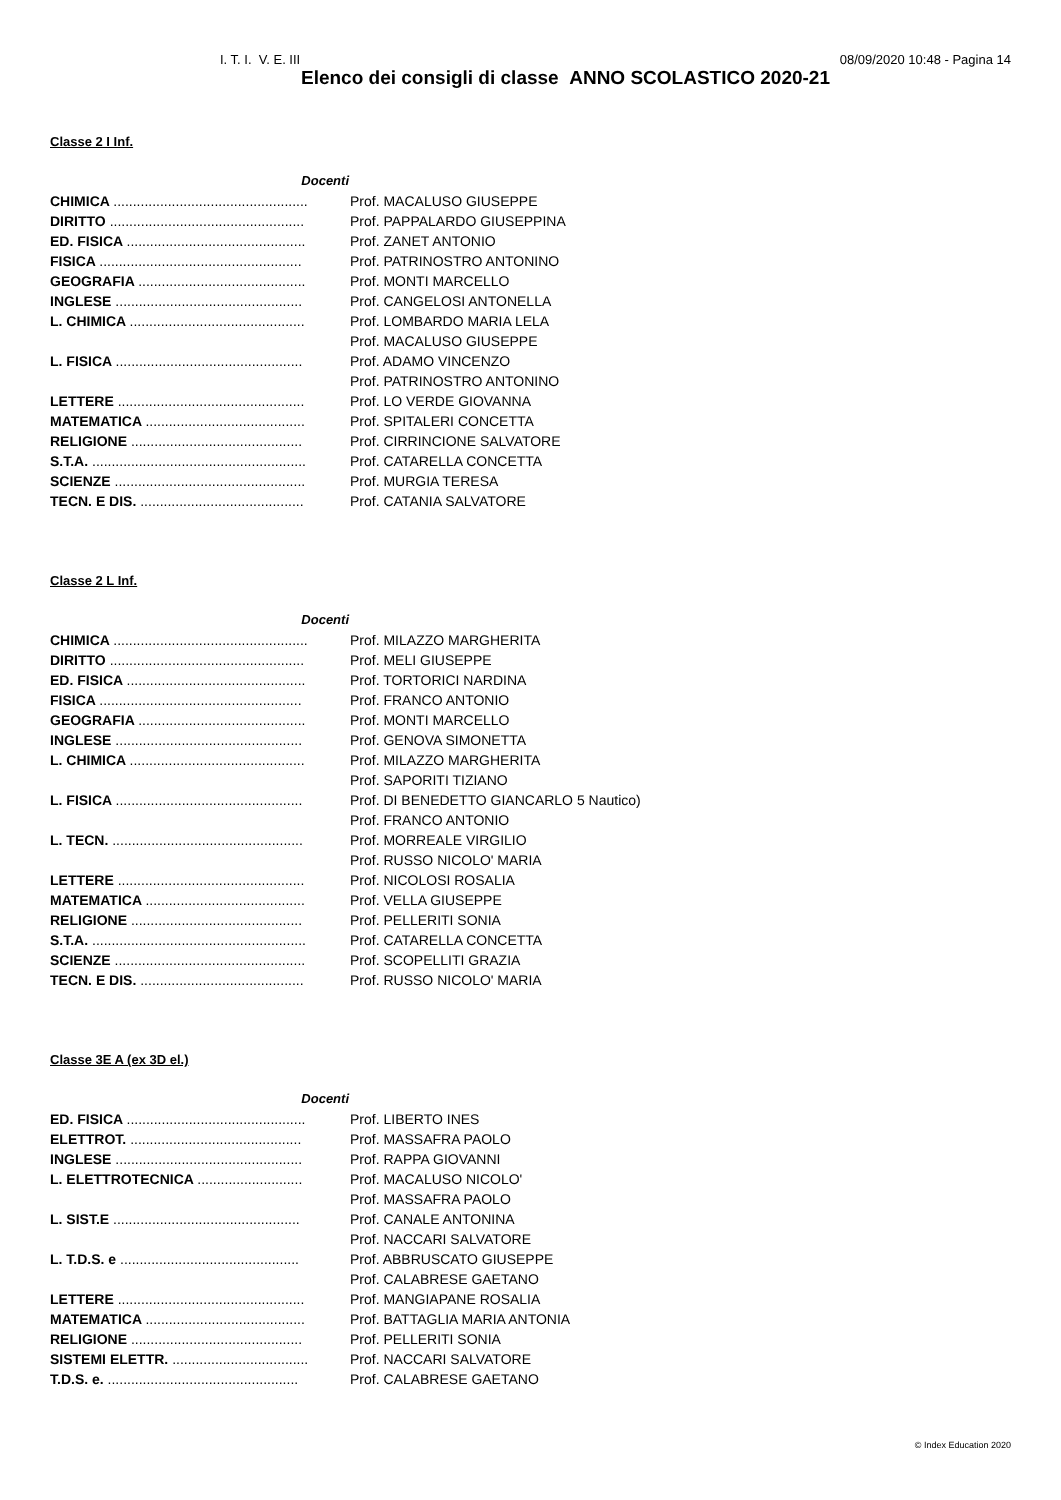I. T. I. V. E. III 08/09/2020 10:48 - Pagina 14
Elenco dei consigli di classe ANNO SCOLASTICO 2020-21
Classe 2 I Inf.
| Docenti | |
| CHIMICA .................................................. | Prof. MACALUSO GIUSEPPE |
| DIRITTO .................................................. | Prof. PAPPALARDO GIUSEPPINA |
| ED. FISICA .............................................. | Prof. ZANET ANTONIO |
| FISICA .................................................... | Prof. PATRINOSTRO ANTONINO |
| GEOGRAFIA ........................................... | Prof. MONTI MARCELLO |
| INGLESE ................................................ | Prof. CANGELOSI ANTONELLA |
| L. CHIMICA ............................................. | Prof. LOMBARDO MARIA LELA |
| | Prof. MACALUSO GIUSEPPE |
| L. FISICA ................................................ | Prof. ADAMO VINCENZO |
| | Prof. PATRINOSTRO ANTONINO |
| LETTERE ................................................ | Prof. LO VERDE GIOVANNA |
| MATEMATICA ......................................... | Prof. SPITALERI CONCETTA |
| RELIGIONE ............................................ | Prof. CIRRINCIONE SALVATORE |
| S.T.A. ....................................................... | Prof. CATARELLA CONCETTA |
| SCIENZE ................................................. | Prof. MURGIA TERESA |
| TECN. E DIS. .......................................... | Prof. CATANIA SALVATORE |
Classe 2 L Inf.
| Docenti | |
| CHIMICA .................................................. | Prof. MILAZZO MARGHERITA |
| DIRITTO .................................................. | Prof. MELI GIUSEPPE |
| ED. FISICA .............................................. | Prof. TORTORICI NARDINA |
| FISICA .................................................... | Prof. FRANCO ANTONIO |
| GEOGRAFIA ........................................... | Prof. MONTI MARCELLO |
| INGLESE ................................................ | Prof. GENOVA SIMONETTA |
| L. CHIMICA ............................................. | Prof. MILAZZO MARGHERITA |
| | Prof. SAPORITI TIZIANO |
| L. FISICA ................................................ | Prof. DI BENEDETTO GIANCARLO 5 Nautico) |
| | Prof. FRANCO ANTONIO |
| L. TECN. ................................................. | Prof. MORREALE VIRGILIO |
| | Prof. RUSSO NICOLO' MARIA |
| LETTERE ................................................ | Prof. NICOLOSI ROSALIA |
| MATEMATICA ......................................... | Prof. VELLA GIUSEPPE |
| RELIGIONE ............................................ | Prof. PELLERITI SONIA |
| S.T.A. ....................................................... | Prof. CATARELLA CONCETTA |
| SCIENZE ................................................. | Prof. SCOPELLITI GRAZIA |
| TECN. E DIS. .......................................... | Prof. RUSSO NICOLO' MARIA |
Classe 3E A (ex 3D el.)
| Docenti | |
| ED. FISICA .............................................. | Prof. LIBERTO INES |
| ELETTROT. ............................................ | Prof. MASSAFRA PAOLO |
| INGLESE ................................................ | Prof. RAPPA GIOVANNI |
| L. ELETTROTECNICA ........................... | Prof. MACALUSO NICOLO' |
| | Prof. MASSAFRA PAOLO |
| L. SIST.E ................................................ | Prof. CANALE ANTONINA |
| | Prof. NACCARI SALVATORE |
| L. T.D.S. e .............................................. | Prof. ABBRUSCATO GIUSEPPE |
| | Prof. CALABRESE GAETANO |
| LETTERE ................................................ | Prof. MANGIAPANE ROSALIA |
| MATEMATICA ......................................... | Prof. BATTAGLIA MARIA ANTONIA |
| RELIGIONE ............................................ | Prof. PELLERITI SONIA |
| SISTEMI ELETTR. ................................... | Prof. NACCARI SALVATORE |
| T.D.S. e. ................................................. | Prof. CALABRESE GAETANO |
© Index Education 2020